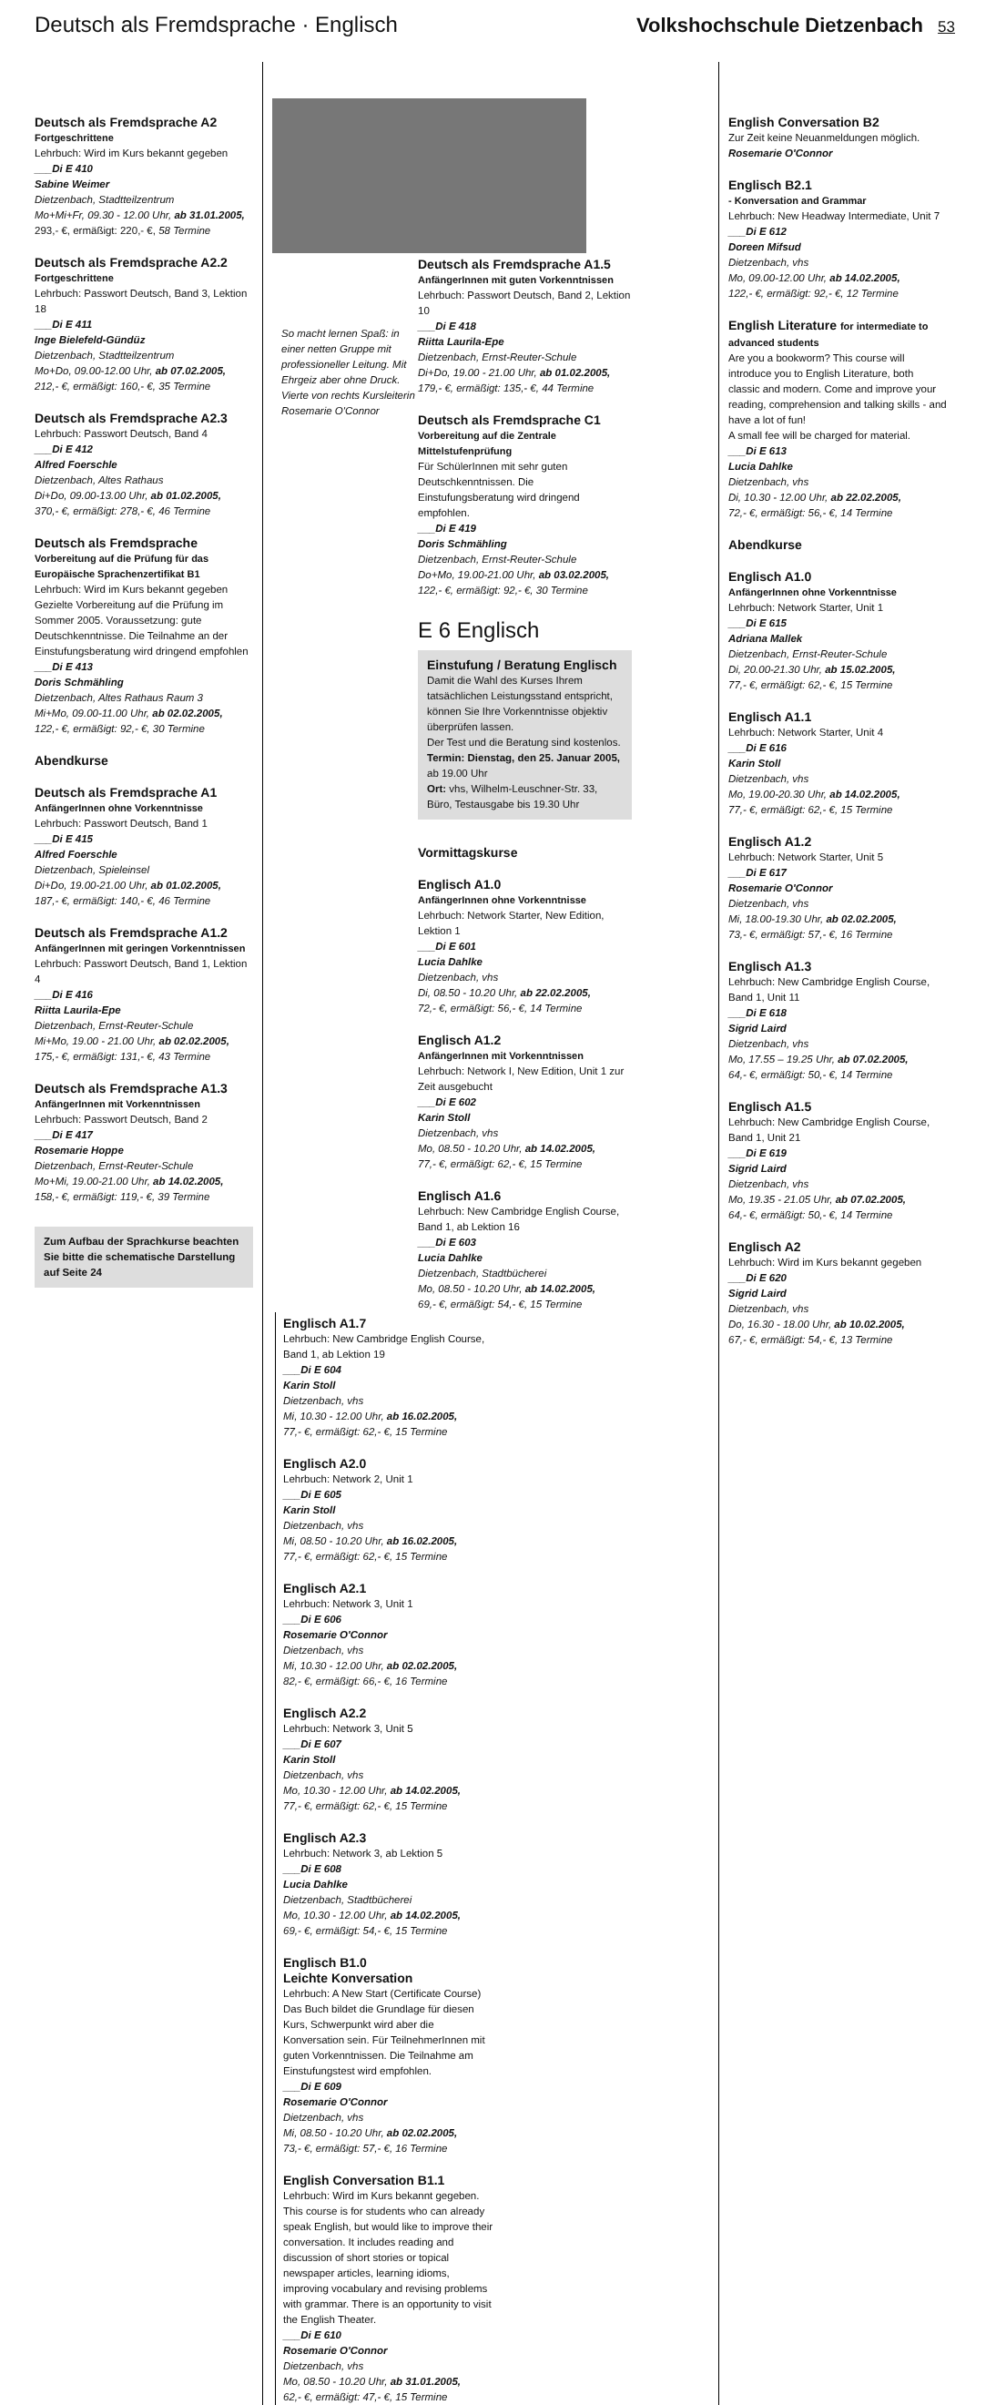Deutsch als Fremdsprache · Englisch
Volkshochschule Dietzenbach 53
Deutsch als Fremdsprache A2
Fortgeschrittene
Lehrbuch: Wird im Kurs bekannt gegeben
___Di E 410
Sabine Weimer
Dietzenbach, Stadtteilzentrum
Mo+Mi+Fr, 09.30 - 12.00 Uhr, ab 31.01.2005,
293,- €, ermäßigt: 220,- €, 58 Termine
Deutsch als Fremdsprache A2.2
Fortgeschrittene
Lehrbuch: Passwort Deutsch, Band 3, Lektion 18
___Di E 411
Inge Bielefeld-Gündüz
Dietzenbach, Stadtteilzentrum
Mo+Do, 09.00-12.00 Uhr, ab 07.02.2005,
212,- €, ermäßigt: 160,- €, 35 Termine
Deutsch als Fremdsprache A2.3
Lehrbuch: Passwort Deutsch, Band 4
___Di E 412
Alfred Foerschle
Dietzenbach, Altes Rathaus
Di+Do, 09.00-13.00 Uhr, ab 01.02.2005,
370,- €, ermäßigt: 278,- €, 46 Termine
Deutsch als Fremdsprache
Vorbereitung auf die Prüfung für das Europäische Sprachenzertifikat B1
Lehrbuch: Wird im Kurs bekannt gegeben Gezielte Vorbereitung auf die Prüfung im Sommer 2005. Voraussetzung: gute Deutschkenntnisse. Die Teilnahme an der Einstufungsberatung wird dringend empfohlen
___Di E 413
Doris Schmähling
Dietzenbach, Altes Rathaus Raum 3
Mi+Mo, 09.00-11.00 Uhr, ab 02.02.2005,
122,- €, ermäßigt: 92,- €, 30 Termine
Abendkurse
Deutsch als Fremdsprache A1
AnfängerInnen ohne Vorkenntnisse
Lehrbuch: Passwort Deutsch, Band 1
___Di E 415
Alfred Foerschle
Dietzenbach, Spieleinsel
Di+Do, 19.00-21.00 Uhr, ab 01.02.2005,
187,- €, ermäßigt: 140,- €, 46 Termine
Deutsch als Fremdsprache A1.2
AnfängerInnen mit geringen Vorkenntnissen
Lehrbuch: Passwort Deutsch, Band 1, Lektion 4
___Di E 416
Riitta Laurila-Epe
Dietzenbach, Ernst-Reuter-Schule
Mi+Mo, 19.00 - 21.00 Uhr, ab 02.02.2005,
175,- €, ermäßigt: 131,- €, 43 Termine
Deutsch als Fremdsprache A1.3
AnfängerInnen mit Vorkenntnissen
Lehrbuch: Passwort Deutsch, Band 2
___Di E 417
Rosemarie Hoppe
Dietzenbach, Ernst-Reuter-Schule
Mo+Mi, 19.00-21.00 Uhr, ab 14.02.2005,
158,- €, ermäßigt: 119,- €, 39 Termine
Zum Aufbau der Sprachkurse beachten Sie bitte die schematische Darstellung auf Seite 24
So macht lernen Spaß: in einer netten Gruppe mit professioneller Leitung. Mit Ehrgeiz aber ohne Druck. Vierte von rechts Kursleiterin Rosemarie O'Connor
Deutsch als Fremdsprache A1.5
AnfängerInnen mit guten Vorkenntnissen
Lehrbuch: Passwort Deutsch, Band 2, Lektion 10
___Di E 418
Riitta Laurila-Epe
Dietzenbach, Ernst-Reuter-Schule
Di+Do, 19.00 - 21.00 Uhr, ab 01.02.2005,
179,- €, ermäßigt: 135,- €, 44 Termine
Deutsch als Fremdsprache C1
Vorbereitung auf die Zentrale Mittelstufenprüfung
Für SchülerInnen mit sehr guten Deutschkenntnissen. Die Einstufungsberatung wird dringend empfohlen.
___Di E 419
Doris Schmähling
Dietzenbach, Ernst-Reuter-Schule
Do+Mo, 19.00-21.00 Uhr, ab 03.02.2005,
122,- €, ermäßigt: 92,- €, 30 Termine
E 6 Englisch
Einstufung / Beratung Englisch
Damit die Wahl des Kurses Ihrem tatsächlichen Leistungsstand entspricht, können Sie Ihre Vorkenntnisse objektiv überprüfen lassen.
Der Test und die Beratung sind kostenlos.
Termin: Dienstag, den 25. Januar 2005, ab 19.00 Uhr
Ort: vhs, Wilhelm-Leuschner-Str. 33, Büro, Testausgabe bis 19.30 Uhr
Vormittagskurse
Englisch A1.0
AnfängerInnen ohne Vorkenntnisse
Lehrbuch: Network Starter, New Edition, Lektion 1
___Di E 601
Lucia Dahlke
Dietzenbach, vhs
Di, 08.50 - 10.20 Uhr, ab 22.02.2005,
72,- €, ermäßigt: 56,- €, 14 Termine
Englisch A1.2
AnfängerInnen mit Vorkenntnissen
Lehrbuch: Network I, New Edition, Unit 1 zur Zeit ausgebucht
___Di E 602
Karin Stoll
Dietzenbach, vhs
Mo, 08.50 - 10.20 Uhr, ab 14.02.2005,
77,- €, ermäßigt: 62,- €, 15 Termine
Englisch A1.6
Lehrbuch: New Cambridge English Course, Band 1, ab Lektion 16
___Di E 603
Lucia Dahlke
Dietzenbach, Stadtbücherei
Mo, 08.50 - 10.20 Uhr, ab 14.02.2005,
69,- €, ermäßigt: 54,- €, 15 Termine
Englisch A1.7
Lehrbuch: New Cambridge English Course, Band 1, ab Lektion 19
___Di E 604
Karin Stoll
Dietzenbach, vhs
Mi, 10.30 - 12.00 Uhr, ab 16.02.2005,
77,- €, ermäßigt: 62,- €, 15 Termine
Englisch A2.0
Lehrbuch: Network 2, Unit 1
___Di E 605
Karin Stoll
Dietzenbach, vhs
Mi, 08.50 - 10.20 Uhr, ab 16.02.2005,
77,- €, ermäßigt: 62,- €, 15 Termine
Englisch A2.1
Lehrbuch: Network 3, Unit 1
___Di E 606
Rosemarie O'Connor
Dietzenbach, vhs
Mi, 10.30 - 12.00 Uhr, ab 02.02.2005,
82,- €, ermäßigt: 66,- €, 16 Termine
Englisch A2.2
Lehrbuch: Network 3, Unit 5
___Di E 607
Karin Stoll
Dietzenbach, vhs
Mo, 10.30 - 12.00 Uhr, ab 14.02.2005,
77,- €, ermäßigt: 62,- €, 15 Termine
Englisch A2.3
Lehrbuch: Network 3, ab Lektion 5
___Di E 608
Lucia Dahlke
Dietzenbach, Stadtbücherei
Mo, 10.30 - 12.00 Uhr, ab 14.02.2005,
69,- €, ermäßigt: 54,- €, 15 Termine
Englisch B1.0
Leichte Konversation
Lehrbuch: A New Start (Certificate Course) Das Buch bildet die Grundlage für diesen Kurs, Schwerpunkt wird aber die Konversation sein. Für TeilnehmerInnen mit guten Vorkenntnissen. Die Teilnahme am Einstufungstest wird empfohlen.
___Di E 609
Rosemarie O'Connor
Dietzenbach, vhs
Mi, 08.50 - 10.20 Uhr, ab 02.02.2005,
73,- €, ermäßigt: 57,- €, 16 Termine
English Conversation B1.1
Lehrbuch: Wird im Kurs bekannt gegeben. This course is for students who can already speak English, but would like to improve their conversation. It includes reading and discussion of short stories or topical newspaper articles, learning idioms, improving vocabulary and revising problems with grammar. There is an opportunity to visit the English Theater.
___Di E 610
Rosemarie O'Connor
Dietzenbach, vhs
Mo, 08.50 - 10.20 Uhr, ab 31.01.2005,
62,- €, ermäßigt: 47,- €, 15 Termine
English Conversation B2
Zur Zeit keine Neuanmeldungen möglich.
Rosemarie O'Connor
Englisch B2.1
- Konversation and Grammar
Lehrbuch: New Headway Intermediate, Unit 7
___Di E 612
Doreen Mifsud
Dietzenbach, vhs
Mo, 09.00-12.00 Uhr, ab 14.02.2005,
122,- €, ermäßigt: 92,- €, 12 Termine
English Literature for intermediate to advanced students
Are you a bookworm? This course will introduce you to English Literature, both classic and modern. Come and improve your reading, comprehension and talking skills - and have a lot of fun!
A small fee will be charged for material.
___Di E 613
Lucia Dahlke
Dietzenbach, vhs
Di, 10.30 - 12.00 Uhr, ab 22.02.2005,
72,- €, ermäßigt: 56,- €, 14 Termine
Abendkurse
Englisch A1.0
AnfängerInnen ohne Vorkenntnisse
Lehrbuch: Network Starter, Unit 1
___Di E 615
Adriana Mallek
Dietzenbach, Ernst-Reuter-Schule
Di, 20.00-21.30 Uhr, ab 15.02.2005,
77,- €, ermäßigt: 62,- €, 15 Termine
Englisch A1.1
Lehrbuch: Network Starter, Unit 4
___Di E 616
Karin Stoll
Dietzenbach, vhs
Mo, 19.00-20.30 Uhr, ab 14.02.2005,
77,- €, ermäßigt: 62,- €, 15 Termine
Englisch A1.2
Lehrbuch: Network Starter, Unit 5
___Di E 617
Rosemarie O'Connor
Dietzenbach, vhs
Mi, 18.00-19.30 Uhr, ab 02.02.2005,
73,- €, ermäßigt: 57,- €, 16 Termine
Englisch A1.3
Lehrbuch: New Cambridge English Course, Band 1, Unit 11
___Di E 618
Sigrid Laird
Dietzenbach, vhs
Mo, 17.55 – 19.25 Uhr, ab 07.02.2005,
64,- €, ermäßigt: 50,- €, 14 Termine
Englisch A1.5
Lehrbuch: New Cambridge English Course, Band 1, Unit 21
___Di E 619
Sigrid Laird
Dietzenbach, vhs
Mo, 19.35 - 21.05 Uhr, ab 07.02.2005,
64,- €, ermäßigt: 50,- €, 14 Termine
Englisch A2
Lehrbuch: Wird im Kurs bekannt gegeben
___Di E 620
Sigrid Laird
Dietzenbach, vhs
Do, 16.30 - 18.00 Uhr, ab 10.02.2005,
67,- €, ermäßigt: 54,- €, 13 Termine